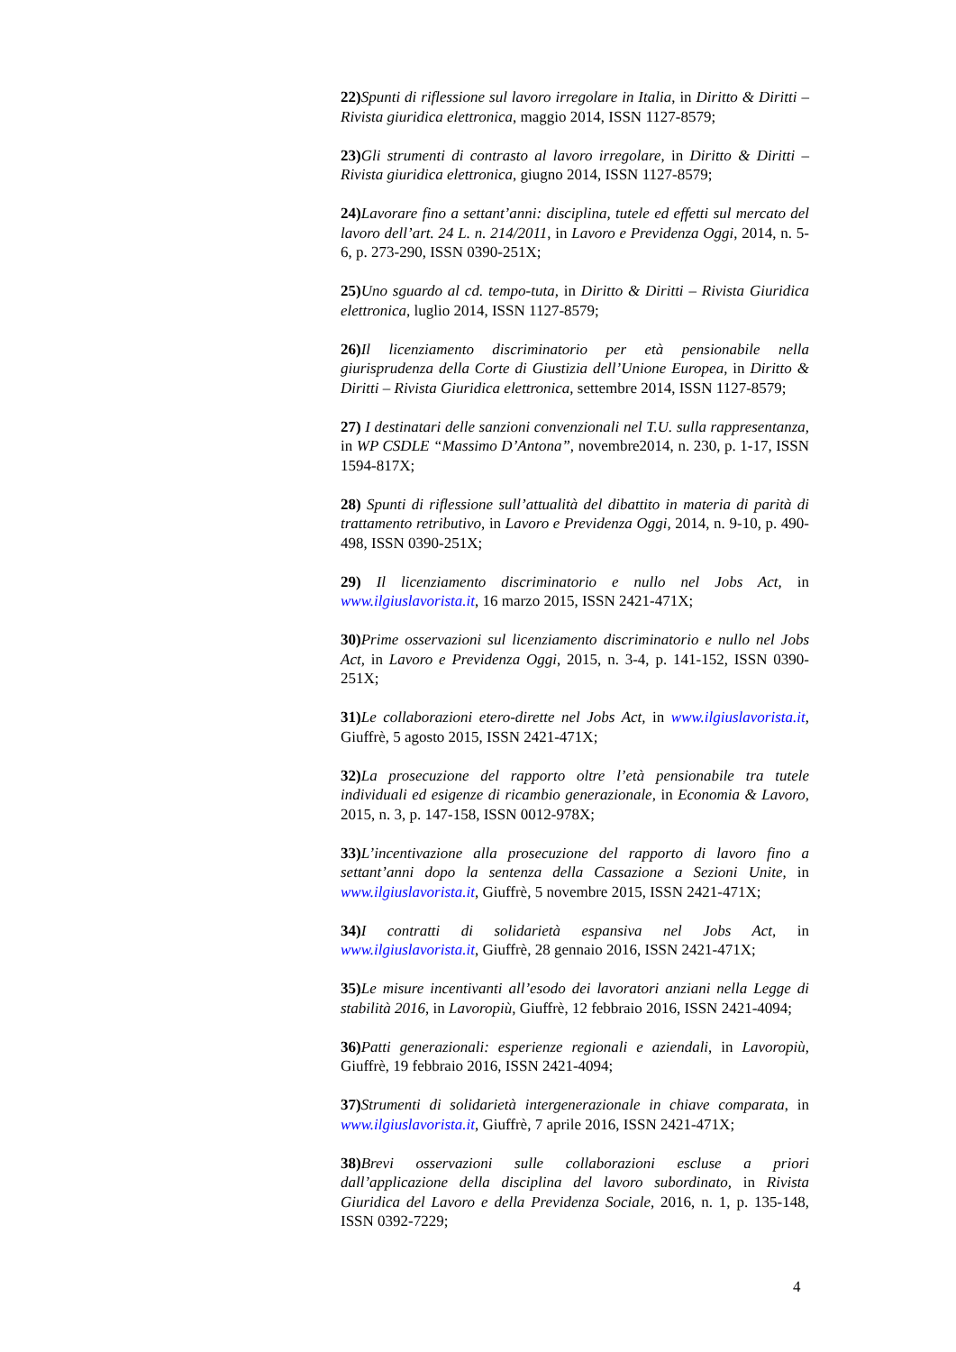22) Spunti di riflessione sul lavoro irregolare in Italia, in Diritto & Diritti – Rivista giuridica elettronica, maggio 2014, ISSN 1127-8579;
23) Gli strumenti di contrasto al lavoro irregolare, in Diritto & Diritti – Rivista giuridica elettronica, giugno 2014, ISSN 1127-8579;
24) Lavorare fino a settant’anni: disciplina, tutele ed effetti sul mercato del lavoro dell’art. 24 L. n. 214/2011, in Lavoro e Previdenza Oggi, 2014, n. 5-6, p. 273-290, ISSN 0390-251X;
25) Uno sguardo al cd. tempo-tuta, in Diritto & Diritti – Rivista Giuridica elettronica, luglio 2014, ISSN 1127-8579;
26) Il licenziamento discriminatorio per età pensionabile nella giurisprudenza della Corte di Giustizia dell’Unione Europea, in Diritto & Diritti – Rivista Giuridica elettronica, settembre 2014, ISSN 1127-8579;
27) I destinatari delle sanzioni convenzionali nel T.U. sulla rappresentanza, in WP CSDLE “Massimo D’Antona”, novembre2014, n. 230, p. 1-17, ISSN 1594-817X;
28) Spunti di riflessione sull’attualità del dibattito in materia di parità di trattamento retributivo, in Lavoro e Previdenza Oggi, 2014, n. 9-10, p. 490-498, ISSN 0390-251X;
29) Il licenziamento discriminatorio e nullo nel Jobs Act, in www.ilgiuslavorista.it, 16 marzo 2015, ISSN 2421-471X;
30) Prime osservazioni sul licenziamento discriminatorio e nullo nel Jobs Act, in Lavoro e Previdenza Oggi, 2015, n. 3-4, p. 141-152, ISSN 0390-251X;
31) Le collaborazioni etero-dirette nel Jobs Act, in www.ilgiuslavorista.it, Giuffrè, 5 agosto 2015, ISSN 2421-471X;
32) La prosecuzione del rapporto oltre l’età pensionabile tra tutele individuali ed esigenze di ricambio generazionale, in Economia & Lavoro, 2015, n. 3, p. 147-158, ISSN 0012-978X;
33) L’incentivazione alla prosecuzione del rapporto di lavoro fino a settant’anni dopo la sentenza della Cassazione a Sezioni Unite, in www.ilgiuslavorista.it, Giuffrè, 5 novembre 2015, ISSN 2421-471X;
34) I contratti di solidarietà espansiva nel Jobs Act, in www.ilgiuslavorista.it, Giuffrè, 28 gennaio 2016, ISSN 2421-471X;
35) Le misure incentivanti all’esodo dei lavoratori anziani nella Legge di stabilità 2016, in Lavoropiù, Giuffrè, 12 febbraio 2016, ISSN 2421-4094;
36) Patti generazionali: esperienze regionali e aziendali, in Lavoropiù, Giuffrè, 19 febbraio 2016, ISSN 2421-4094;
37) Strumenti di solidarietà intergenerazionale in chiave comparata, in www.ilgiuslavorista.it, Giuffrè, 7 aprile 2016, ISSN 2421-471X;
38) Brevi osservazioni sulle collaborazioni escluse a priori dall’applicazione della disciplina del lavoro subordinato, in Rivista Giuridica del Lavoro e della Previdenza Sociale, 2016, n. 1, p. 135-148, ISSN 0392-7229;
4